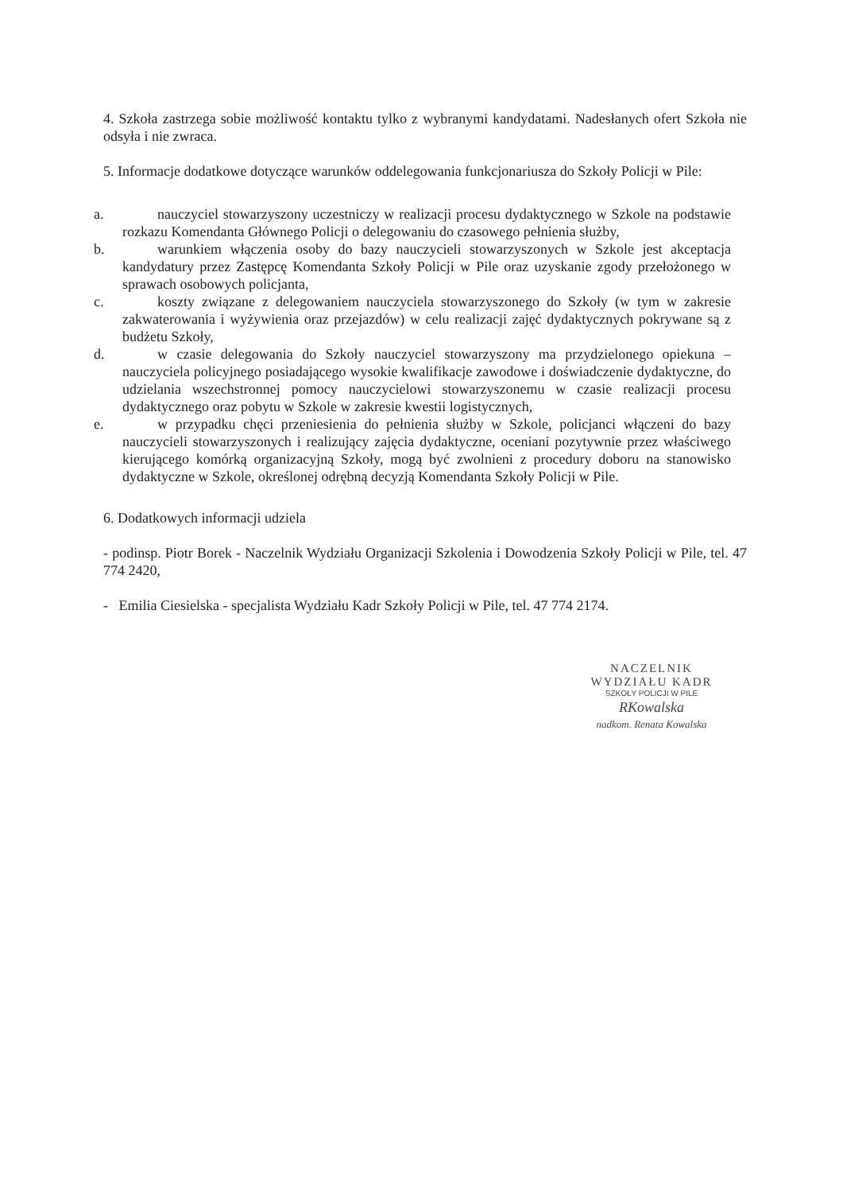4. Szkoła zastrzega sobie możliwość kontaktu tylko z wybranymi kandydatami. Nadesłanych ofert Szkoła nie odsyła i nie zwraca.
5. Informacje dodatkowe dotyczące warunków oddelegowania funkcjonariusza do Szkoły Policji w Pile:
a. nauczyciel stowarzyszony uczestniczy w realizacji procesu dydaktycznego w Szkole na podstawie rozkazu Komendanta Głównego Policji o delegowaniu do czasowego pełnienia służby,
b. warunkiem włączenia osoby do bazy nauczycieli stowarzyszonych w Szkole jest akceptacja kandydatury przez Zastępcę Komendanta Szkoły Policji w Pile oraz uzyskanie zgody przełożonego w sprawach osobowych policjanta,
c. koszty związane z delegowaniem nauczyciela stowarzyszonego do Szkoły (w tym w zakresie zakwaterowania i wyżywienia oraz przejazdów) w celu realizacji zajęć dydaktycznych pokrywane są z budżetu Szkoły,
d. w czasie delegowania do Szkoły nauczyciel stowarzyszony ma przydzielonego opiekuna – nauczyciela policyjnego posiadającego wysokie kwalifikacje zawodowe i doświadczenie dydaktyczne, do udzielania wszechstronnej pomocy nauczycielowi stowarzyszonemu w czasie realizacji procesu dydaktycznego oraz pobytu w Szkole w zakresie kwestii logistycznych,
e. w przypadku chęci przeniesienia do pełnienia służby w Szkole, policjanci włączeni do bazy nauczycieli stowarzyszonych i realizujący zajęcia dydaktyczne, oceniani pozytywnie przez właściwego kierującego komórką organizacyjną Szkoły, mogą być zwolnieni z procedury doboru na stanowisko dydaktyczne w Szkole, określonej odrębną decyzją Komendanta Szkoły Policji w Pile.
6. Dodatkowych informacji udziela
- podinsp. Piotr Borek - Naczelnik Wydziału Organizacji Szkolenia i Dowodzenia Szkoły Policji w Pile, tel. 47 774 2420,
- Emilia Ciesielska - specjalista Wydziału Kadr Szkoły Policji w Pile, tel. 47 774 2174.
NACZELNIK
WYDZIAŁU KADR
SZKOŁY POLICJI W PILE
RKowalska
nadkom. Renata Kowalska